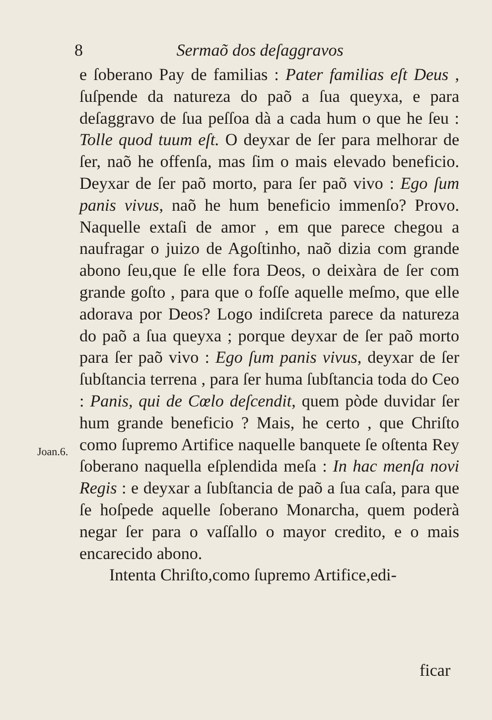8 Sermaõ dos deſaggravos
Joan.6.
e ſoberano Pay de familias : Pater familias eſt Deus , ſuſpende da natureza do paõ a ſua queyxa, e para deſaggravo de ſua peſſoa dà a cada hum o que he ſeu : Tolle quod tuum eſt. O deyxar de ſer para melhorar de ſer, naõ he offenſa, mas ſim o mais elevado beneficio. Deyxar de ſer paõ morto, para ſer paõ vivo : Ego ſum panis vivus, naõ he hum beneficio immenſo? Provo. Naquelle extaſi de amor , em que parece chegou a naufragar o juizo de Agoſtinho, naõ dizia com grande abono ſeu,que ſe elle fora Deos, o deixàra de ſer com grande goſto , para que o foſſe aquelle meſmo, que elle adorava por Deos? Logo indiſcreta parece da natureza do paõ a ſua queyxa ; porque deyxar de ſer paõ morto para ſer paõ vivo : Ego ſum panis vivus, deyxar de ſer ſubſtancia terrena , para ſer huma ſubſtancia toda do Ceo : Panis, qui de Cœlo deſcendit, quem pòde duvidar ſer hum grande beneficio ? Mais, he certo , que Chriſto como ſupremo Artifice naquelle banquete ſe oſtenta Rey ſoberano naquella eſplendida meſa : In hac menſa novi Regis : e deyxar a ſubſtancia de paõ a ſua caſa, para que ſe hoſpede aquelle ſoberano Monarcha, quem poderà negar ſer para o vaſſallo o mayor credito, e o mais encarecido abono.
Intenta Chriſto,como ſupremo Artifice,edi-
ficar